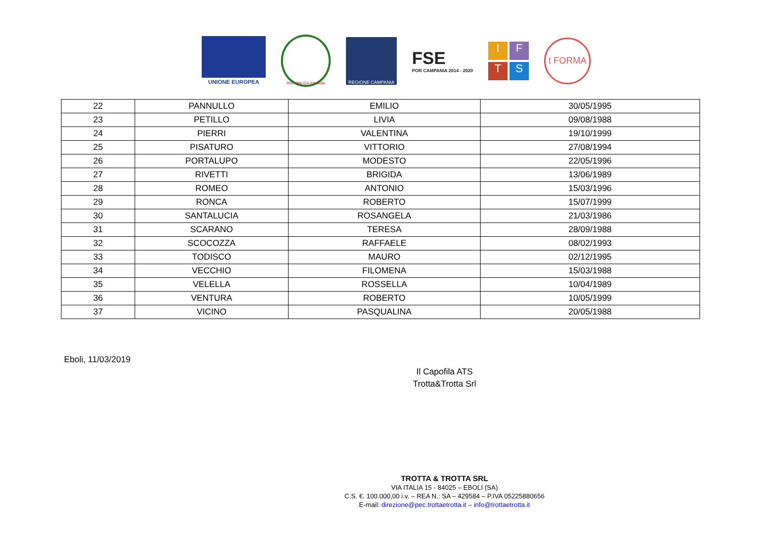UNIONE EUROPEA
REPVBBLICA ITALIANA
REGIONE CAMPANIA
FSE
POR CAMPANIA 2014 - 2020
I
F
T
S
t FORMA
| 22 | PANNULLO | EMILIO | 30/05/1995 |
| 23 | PETILLO | LIVIA | 09/08/1988 |
| 24 | PIERRI | VALENTINA | 19/10/1999 |
| 25 | PISATURO | VITTORIO | 27/08/1994 |
| 26 | PORTALUPO | MODESTO | 22/05/1996 |
| 27 | RIVETTI | BRIGIDA | 13/06/1989 |
| 28 | ROMEO | ANTONIO | 15/03/1996 |
| 29 | RONCA | ROBERTO | 15/07/1999 |
| 30 | SANTALUCIA | ROSANGELA | 21/03/1986 |
| 31 | SCARANO | TERESA | 28/09/1988 |
| 32 | SCOCOZZA | RAFFAELE | 08/02/1993 |
| 33 | TODISCO | MAURO | 02/12/1995 |
| 34 | VECCHIO | FILOMENA | 15/03/1988 |
| 35 | VELELLA | ROSSELLA | 10/04/1989 |
| 36 | VENTURA | ROBERTO | 10/05/1999 |
| 37 | VICINO | PASQUALINA | 20/05/1988 |
Eboli, 11/03/2019
Il Capofila ATS
Trotta&Trotta Srl
TROTTA & TROTTA SRL
VIA ITALIA 15 - 84025 – EBOLI (SA)
C.S. €. 100.000,00 i.v. – REA N.: SA – 429584 – P.IVA 05225880656
E-mail: direzione@pec.trottaetrotta.it – info@trottaetrotta.it